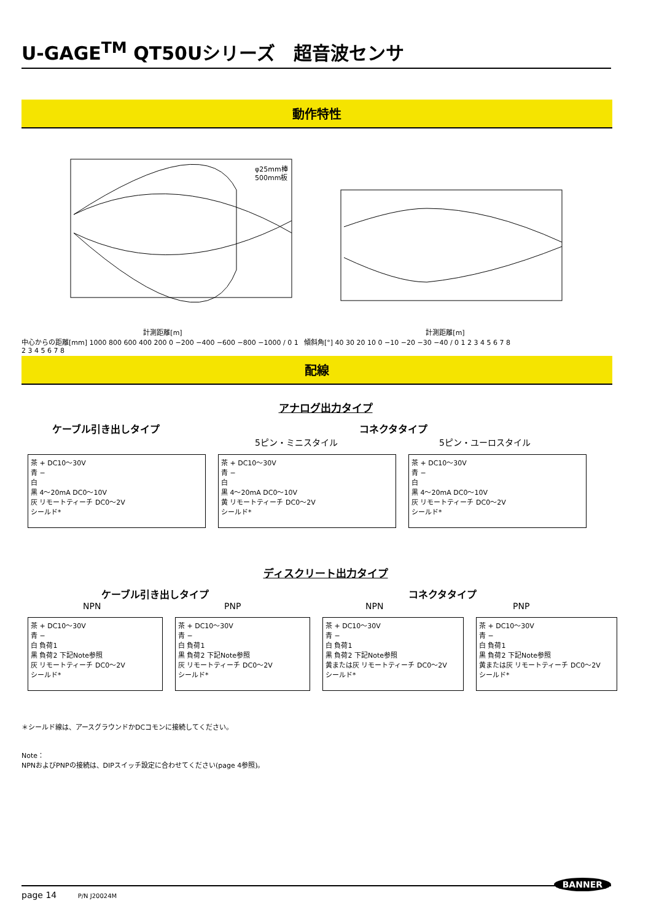U-GAGE<sup>TM</sup> QT50Uシリーズ　超音波センサ
動作特性
φ25mm棒
500mm板
計測距離[m]
中心からの距離[mm] 1000 800 600 400 200 0 −200 −400 −600 −800 −1000 / 0 1 2 3 4 5 6 7 8
計測距離[m]
傾斜角[°] 40 30 20 10 0 −10 −20 −30 −40 / 0 1 2 3 4 5 6 7 8
配線
アナログ出力タイプ
ケーブル引き出しタイプ コネクタタイプ
5ピン・ミニスタイル 5ピン・ユーロスタイル
茶 + DC10〜30V
青 −
白
黒 4〜20mA DC0〜10V
灰 リモートティーチ DC0〜2V
シールド*
茶 + DC10〜30V
青 −
白
黒 4〜20mA DC0〜10V
黄 リモートティーチ DC0〜2V
シールド*
茶 + DC10〜30V
青 −
白
黒 4〜20mA DC0〜10V
灰 リモートティーチ DC0〜2V
シールド*
ディスクリート出力タイプ
ケーブル引き出しタイプ コネクタタイプ
NPN PNP NPN PNP
茶 + DC10〜30V
青 −
白 負荷1
黒 負荷2 下記Note参照
灰 リモートティーチ DC0〜2V
シールド*
茶 + DC10〜30V
青 −
白 負荷1
黒 負荷2 下記Note参照
灰 リモートティーチ DC0〜2V
シールド*
茶 + DC10〜30V
青 −
白 負荷1
黒 負荷2 下記Note参照
黄または灰 リモートティーチ DC0〜2V
シールド*
茶 + DC10〜30V
青 −
白 負荷1
黒 負荷2 下記Note参照
黄または灰 リモートティーチ DC0〜2V
シールド*
＊シールド線は、アースグラウンドかDCコモンに接続してください。
Note：
NPNおよびPNPの接続は、DIPスイッチ設定に合わせてください(page 4参照)。
page 14 P/N J20024M BANNER